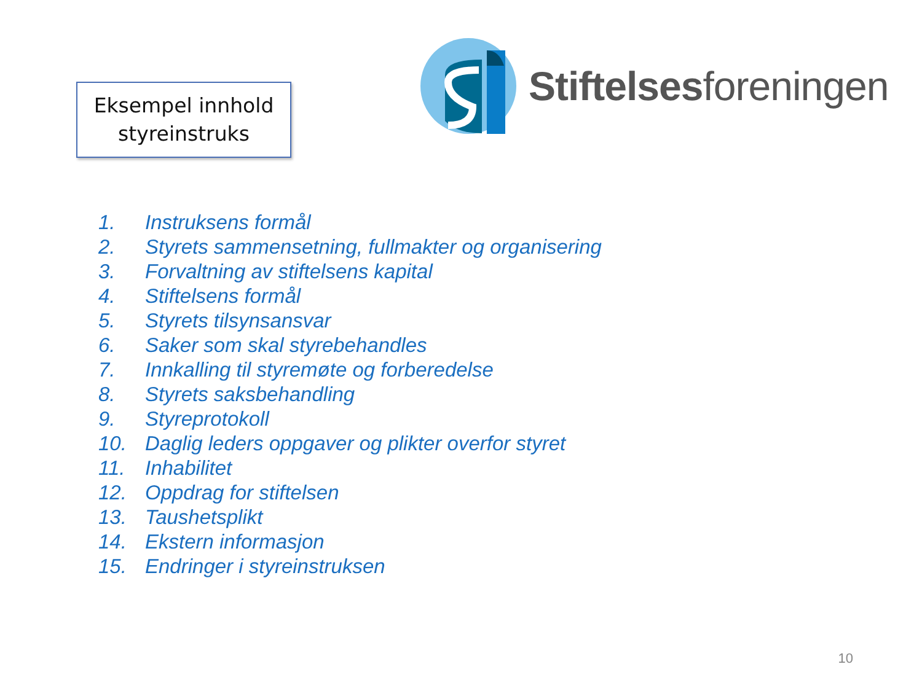Eksempel innhold
styreinstruks
Stiftelsesforeningen
1. Instruksens formål
2. Styrets sammensetning, fullmakter og organisering
3. Forvaltning av stiftelsens kapital
4. Stiftelsens formål
5. Styrets tilsynsansvar
6. Saker som skal styrebehandles
7. Innkalling til styremøte og forberedelse
8. Styrets saksbehandling
9. Styreprotokoll
10. Daglig leders oppgaver og plikter overfor styret
11. Inhabilitet
12. Oppdrag for stiftelsen
13. Taushetsplikt
14. Ekstern informasjon
15. Endringer i styreinstruksen
10